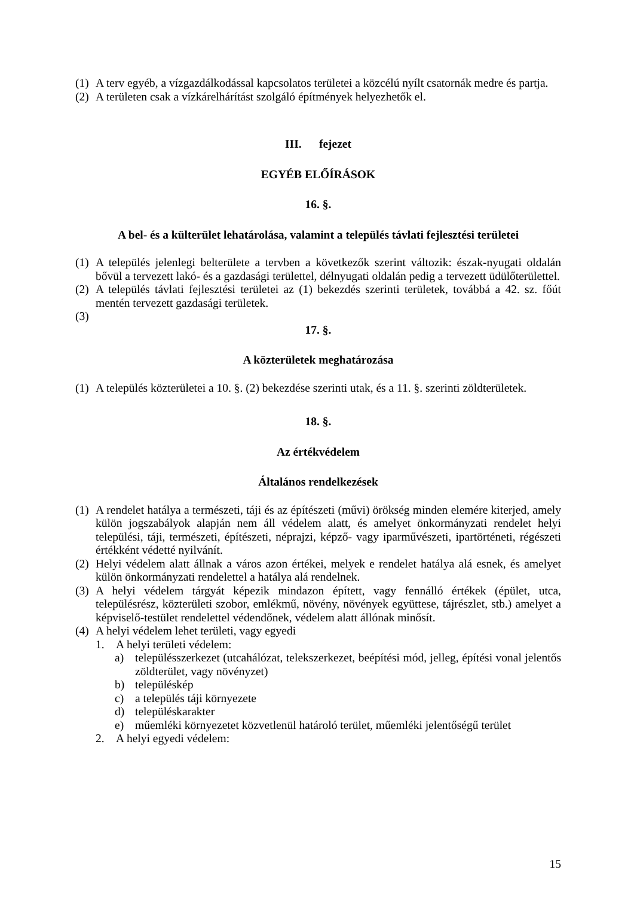(1) A terv egyéb, a vízgazdálkodással kapcsolatos területei a közcélú nyílt csatornák medre és partja.
(2) A területen csak a vízkárelhárítást szolgáló építmények helyezhetők el.
III. fejezet
EGYÉB ELŐÍRÁSOK
16. §.
A bel- és a külterület lehatárolása, valamint a település távlati fejlesztési területei
(1) A település jelenlegi belterülete a tervben a következők szerint változik: észak-nyugati oldalán bővül a tervezett lakó- és a gazdasági területtel, délnyugati oldalán pedig a tervezett üdülőterülettel.
(2) A település távlati fejlesztési területei az (1) bekezdés szerinti területek, továbbá a 42. sz. főút mentén tervezett gazdasági területek.
(3)
17. §.
A közterületek meghatározása
(1) A település közterületei a 10. §. (2) bekezdése szerinti utak, és a 11. §. szerinti zöldterületek.
18. §.
Az értékvédelem
Általános rendelkezések
(1) A rendelet hatálya a természeti, táji és az építészeti (művi) örökség minden elemére kiterjed, amely külön jogszabályok alapján nem áll védelem alatt, és amelyet önkormányzati rendelet helyi települési, táji, természeti, építészeti, néprajzi, képző- vagy iparművészeti, ipartörténeti, régészeti értékként védetté nyilvánít.
(2) Helyi védelem alatt állnak a város azon értékei, melyek e rendelet hatálya alá esnek, és amelyet külön önkormányzati rendelettel a hatálya alá rendelnek.
(3) A helyi védelem tárgyát képezik mindazon épített, vagy fennálló értékek (épület, utca, településrész, közterületi szobor, emlékmű, növény, növények együttese, tájrészlet, stb.) amelyet a képviselő-testület rendelettel védendőnek, védelem alatt állónak minősít.
(4) A helyi védelem lehet területi, vagy egyedi
1. A helyi területi védelem:
a) településszerkezet (utcahálózat, telekszerkezet, beépítési mód, jelleg, építési vonal jelentős zöldterület, vagy növényzet)
b) településkép
c) a település táji környezete
d) településkarakter
e) műemléki környezetet közvetlenül határoló terület, műemléki jelentőségű terület
2. A helyi egyedi védelem:
15